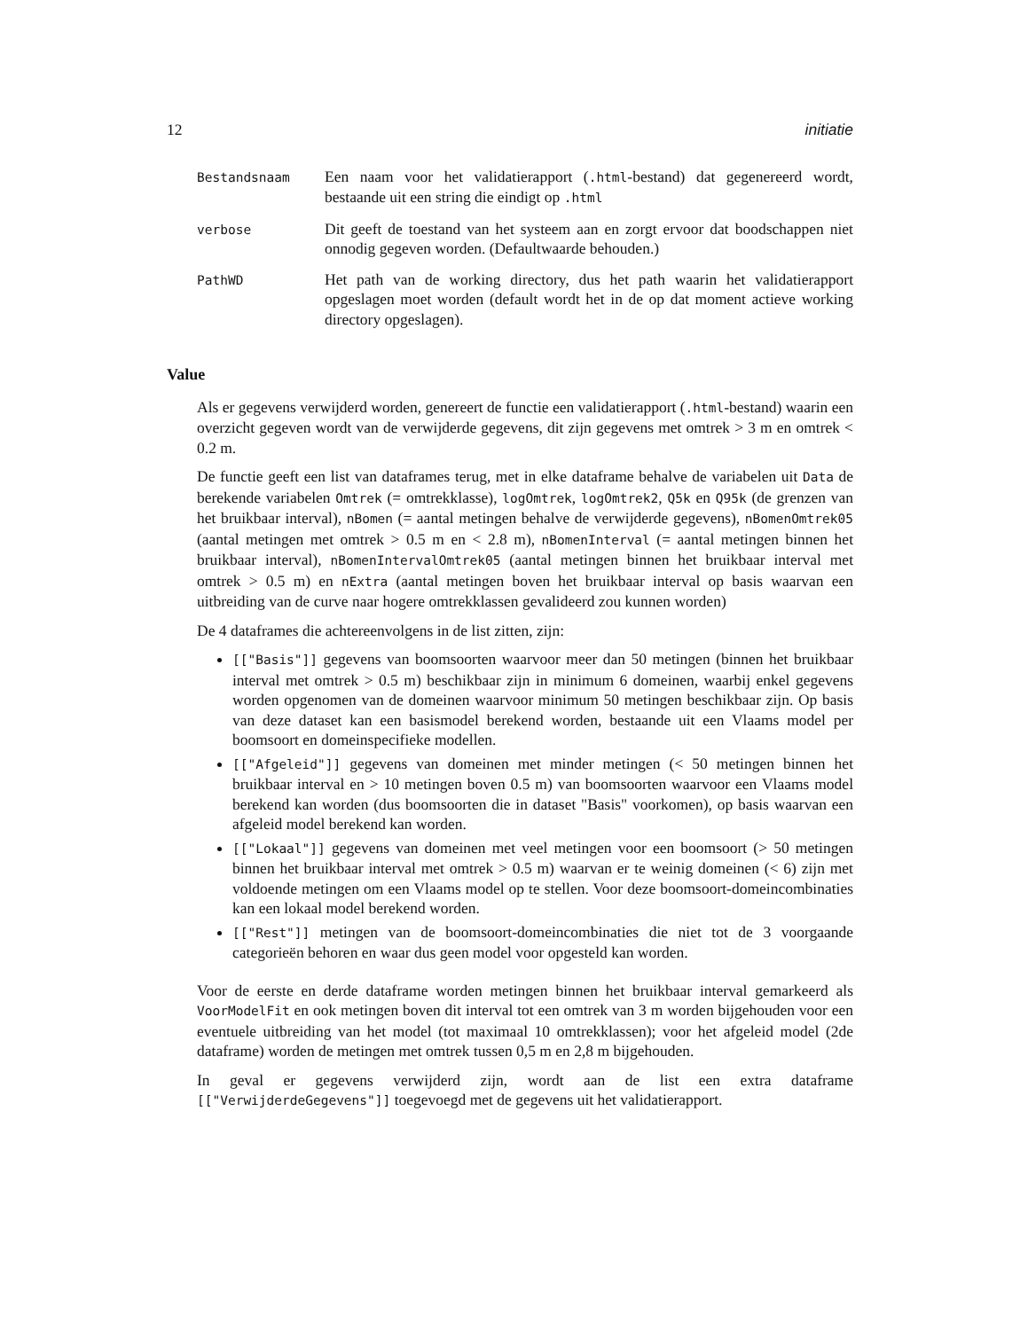12 initiatie
Bestandsnaam
Een naam voor het validatierapport (.html-bestand) dat gegenereerd wordt, bestaande uit een string die eindigt op .html
verbose
Dit geeft de toestand van het systeem aan en zorgt ervoor dat boodschappen niet onnodig gegeven worden. (Defaultwaarde behouden.)
PathWD
Het path van de working directory, dus het path waarin het validatierapport opgeslagen moet worden (default wordt het in de op dat moment actieve working directory opgeslagen).
Value
Als er gegevens verwijderd worden, genereert de functie een validatierapport (.html-bestand) waarin een overzicht gegeven wordt van de verwijderde gegevens, dit zijn gegevens met omtrek > 3 m en omtrek < 0.2 m.
De functie geeft een list van dataframes terug, met in elke dataframe behalve de variabelen uit Data de berekende variabelen Omtrek (= omtrekklasse), logOmtrek, logOmtrek2, Q5k en Q95k (de grenzen van het bruikbaar interval), nBomen (= aantal metingen behalve de verwijderde gegevens), nBomenOmtrek05 (aantal metingen met omtrek > 0.5 m en < 2.8 m), nBomenInterval (= aantal metingen binnen het bruikbaar interval), nBomenIntervalOmtrek05 (aantal metingen binnen het bruikbaar interval met omtrek > 0.5 m) en nExtra (aantal metingen boven het bruikbaar interval op basis waarvan een uitbreiding van de curve naar hogere omtrekklassen gevalideerd zou kunnen worden)
De 4 dataframes die achtereenvolgens in de list zitten, zijn:
[["Basis"]] gegevens van boomsoorten waarvoor meer dan 50 metingen (binnen het bruikbaar interval met omtrek > 0.5 m) beschikbaar zijn in minimum 6 domeinen, waarbij enkel gegevens worden opgenomen van de domeinen waarvoor minimum 50 metingen beschikbaar zijn. Op basis van deze dataset kan een basismodel berekend worden, bestaande uit een Vlaams model per boomsoort en domeinspecifieke modellen.
[["Afgeleid"]] gegevens van domeinen met minder metingen (< 50 metingen binnen het bruikbaar interval en > 10 metingen boven 0.5 m) van boomsoorten waarvoor een Vlaams model berekend kan worden (dus boomsoorten die in dataset "Basis" voorkomen), op basis waarvan een afgeleid model berekend kan worden.
[["Lokaal"]] gegevens van domeinen met veel metingen voor een boomsoort (> 50 metingen binnen het bruikbaar interval met omtrek > 0.5 m) waarvan er te weinig domeinen (< 6) zijn met voldoende metingen om een Vlaams model op te stellen. Voor deze boomsoort-domeincombinaties kan een lokaal model berekend worden.
[["Rest"]] metingen van de boomsoort-domeincombinaties die niet tot de 3 voorgaande categorieën behoren en waar dus geen model voor opgesteld kan worden.
Voor de eerste en derde dataframe worden metingen binnen het bruikbaar interval gemarkeerd als VoorModelFit en ook metingen boven dit interval tot een omtrek van 3 m worden bijgehouden voor een eventuele uitbreiding van het model (tot maximaal 10 omtrekklassen); voor het afgeleid model (2de dataframe) worden de metingen met omtrek tussen 0,5 m en 2,8 m bijgehouden.
In geval er gegevens verwijderd zijn, wordt aan de list een extra dataframe [["VerwijderdeGegevens"]] toegevoegd met de gegevens uit het validatierapport.